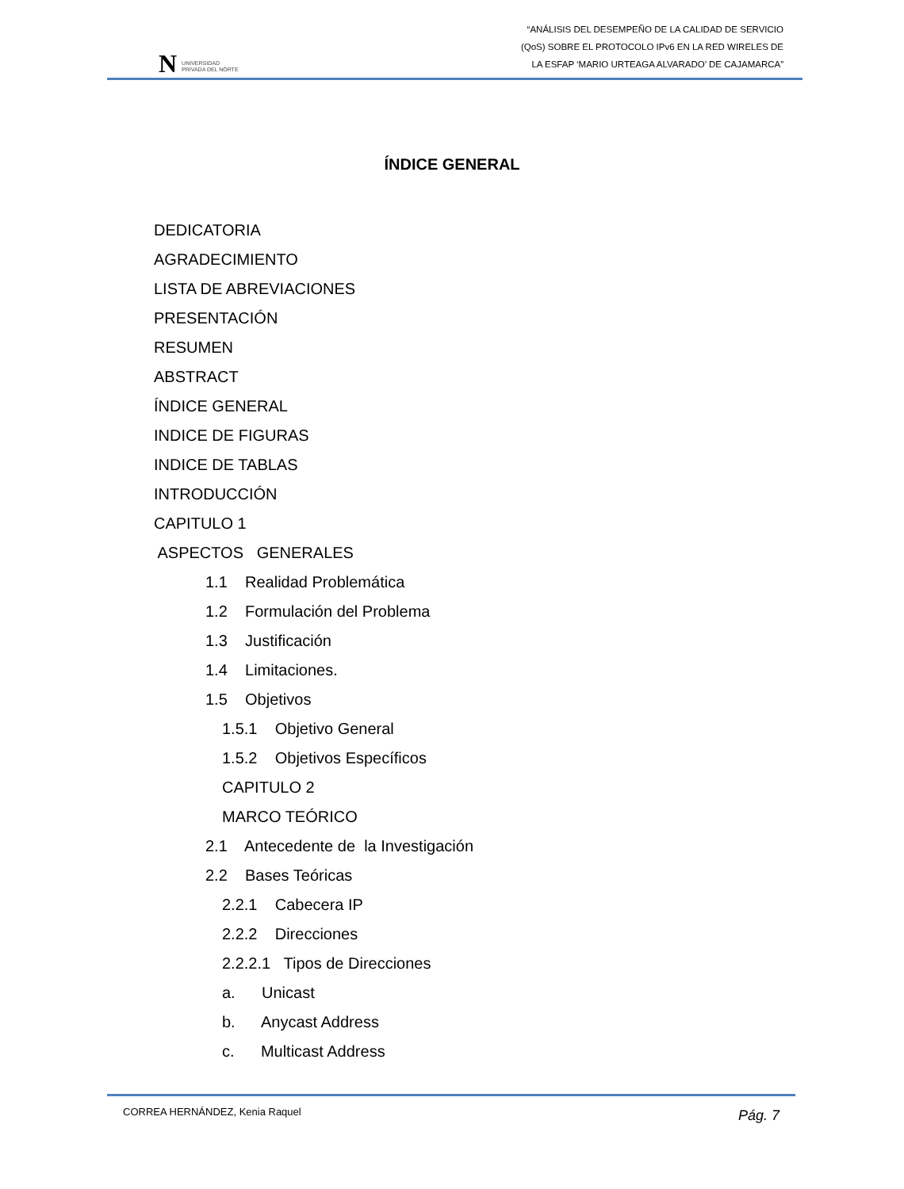N UNIVERSIDAD
PRIVADA DEL NORTE
“ANÁLISIS DEL DESEMPEÑO DE LA CALIDAD DE SERVICIO
(QoS) SOBRE EL PROTOCOLO IPv6 EN LA RED WIRELES DE
LA ESFAP ‘MARIO URTEAGA ALVARADO’ DE CAJAMARCA”
ÍNDICE GENERAL
DEDICATORIA
AGRADECIMIENTO
LISTA DE ABREVIACIONES
PRESENTACIÓN
RESUMEN
ABSTRACT
ÍNDICE GENERAL
INDICE DE FIGURAS
INDICE DE TABLAS
INTRODUCCIÓN
CAPITULO 1
ASPECTOS GENERALES
1.1 Realidad Problemática
1.2 Formulación del Problema
1.3 Justificación
1.4 Limitaciones.
1.5 Objetivos
1.5.1 Objetivo General
1.5.2 Objetivos Específicos
CAPITULO 2
MARCO TEÓRICO
2.1 Antecedente de la Investigación
2.2 Bases Teóricas
2.2.1 Cabecera IP
2.2.2 Direcciones
2.2.2.1 Tipos de Direcciones
a. Unicast
b. Anycast Address
c. Multicast Address
CORREA HERNÁNDEZ, Kenia Raquel Pág. 7